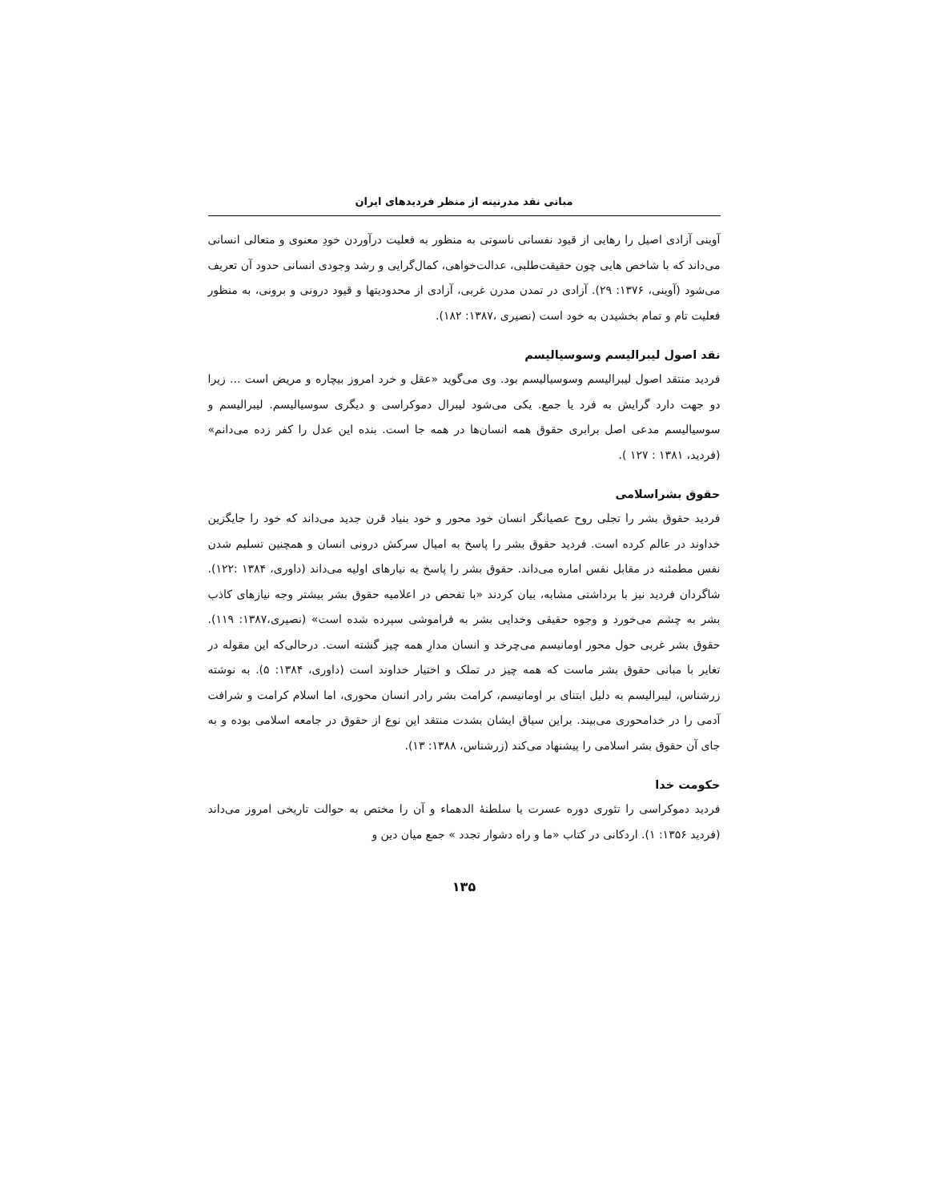مبانی نقد مدرنیته از منظر فردیدهای ایران
آوینی آزادی اصیل را رهایی از قیود نفسانی ناسوتی به منظور به فعلیت درآوردن خودِ معنوی و متعالی انسانی می‌داند که با شاخص هایی چون حقیقت‌طلبی، عدالت‌خواهی، کمال‌گرایی و رشد وجودی انسانی حدود آن تعریف می‌شود (آوینی، ۱۳۷۶: ۲۹). آزادی در تمدن مدرن غربی، آزادی از محدودیتها و قیود درونی و برونی، به منظور فعلیت تام و تمام بخشیدن به خود است (نصیری ،۱۳۸۷: ۱۸۲).
نقد اصول لیبرالیسم وسوسیالیسم
فردید منتقد اصول لیبرالیسم وسوسیالیسم بود. وی می‌گوید «عقل و خرد امروز بیچاره و مریض است ... زیرا دو جهت دارد گرایش به فرد یا جمع. یکی می‌شود لیبرال دموکراسی و دیگری سوسیالیسم. لیبرالیسم و سوسیالیسم مدعی اصل برابری حقوق همه انسان‌ها در همه جا است. بنده این عدل را کفر زده می‌دانم» (فردید، ۱۳۸۱ : ۱۲۷ ).
حقوق بشراسلامی
فردید حقوق بشر را تجلی روح عصیانگر انسان خود محور و خود بنیاد قرن جدید می‌داند که خود را جایگزین خداوند در عالم کرده است. فردید حقوق بشر را پاسخ به امیال سرکش درونی انسان و همچنین تسلیم شدن نفس مطمئنه در مقابل نفس اماره می‌داند. حقوق بشر را پاسخ به نیارهای اولیه می‌داند (داوری، ۱۳۸۴ :۱۲۲). شاگردان فردید نیز با برداشتی مشابه، بیان کردند «با تفحص در اعلامیه حقوق بشر بیشتر وجه نیازهای کاذب بشر به چشم می‌خورد و وجوه حقیقی وخدایی بشر به فراموشی سپرده شده است» (نصیری،۱۳۸۷: ۱۱۹). حقوق بشر غربی حول محور اومانیسم می‌چرخد و انسان مدارِ همه چیز گشته است. درحالی‌که این مقوله در تغایر با مبانی حقوق بشر ماست که همه چیز در تملک و اختیار خداوند است (داوری، ۱۳۸۴: ۵). به نوشته زرشناس، لیبرالیسم به دلیل ابتنای بر اومانیسم، کرامت بشر رادر انسان محوری، اما اسلام کرامت و شرافت آدمی را در خدامحوری می‌بیند. براین سیاق ایشان بشدت منتقد این نوع از حقوق در جامعه اسلامی بوده و به جای آن حقوق بشر اسلامی را پیشنهاد می‌کند (زرشناس، ۱۳۸۸: ۱۳).
حکومت خدا
فردید دموکراسی را تئوری دوره عسرت یا سلطنهٔ الدهماء و آن را مختص به حوالت تاریخی امروز می‌داند (فردید ۱۳۵۶: ۱). اردکانی در کتاب «ما و راه دشوار تجدد » جمع میان دین و
۱۳۵